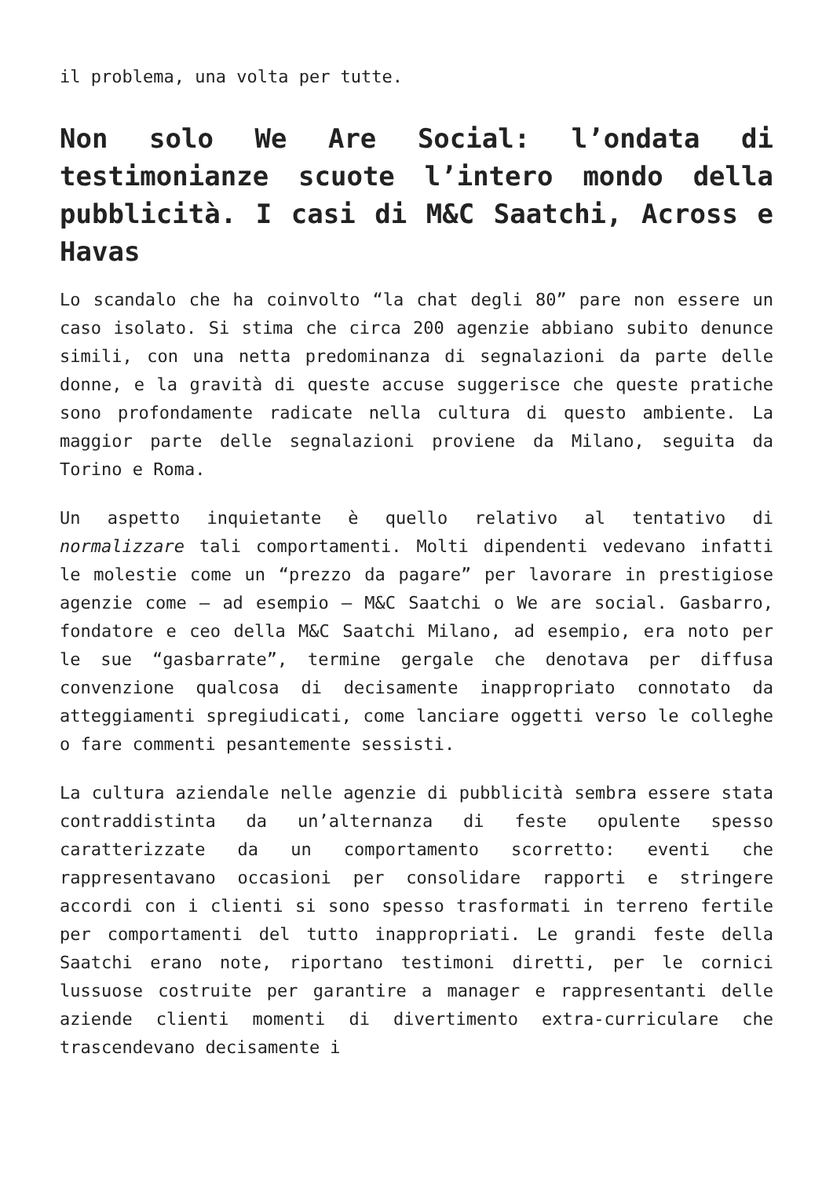il problema, una volta per tutte.
Non solo We Are Social: l’ondata di testimonianze scuote l’intero mondo della pubblicità. I casi di M&C Saatchi, Across e Havas
Lo scandalo che ha coinvolto “la chat degli 80” pare non essere un caso isolato. Si stima che circa 200 agenzie abbiano subito denunce simili, con una netta predominanza di segnalazioni da parte delle donne, e la gravità di queste accuse suggerisce che queste pratiche sono profondamente radicate nella cultura di questo ambiente. La maggior parte delle segnalazioni proviene da Milano, seguita da Torino e Roma.
Un aspetto inquietante è quello relativo al tentativo di normalizzare tali comportamenti. Molti dipendenti vedevano infatti le molestie come un “prezzo da pagare” per lavorare in prestigiose agenzie come – ad esempio – M&C Saatchi o We are social. Gasbarro, fondatore e ceo della M&C Saatchi Milano, ad esempio, era noto per le sue “gasbarrate”, termine gergale che denotava per diffusa convenzione qualcosa di decisamente inappropriato connotato da atteggiamenti spregiudicati, come lanciare oggetti verso le colleghe o fare commenti pesantemente sessisti.
La cultura aziendale nelle agenzie di pubblicità sembra essere stata contraddistinta da un’alternanza di feste opulente spesso caratterizzate da un comportamento scorretto: eventi che rappresentavano occasioni per consolidare rapporti e stringere accordi con i clienti si sono spesso trasformati in terreno fertile per comportamenti del tutto inappropriati. Le grandi feste della Saatchi erano note, riportano testimoni diretti, per le cornici lussuose costruite per garantire a manager e rappresentanti delle aziende clienti momenti di divertimento extra-curriculare che trascendevano decisamente i